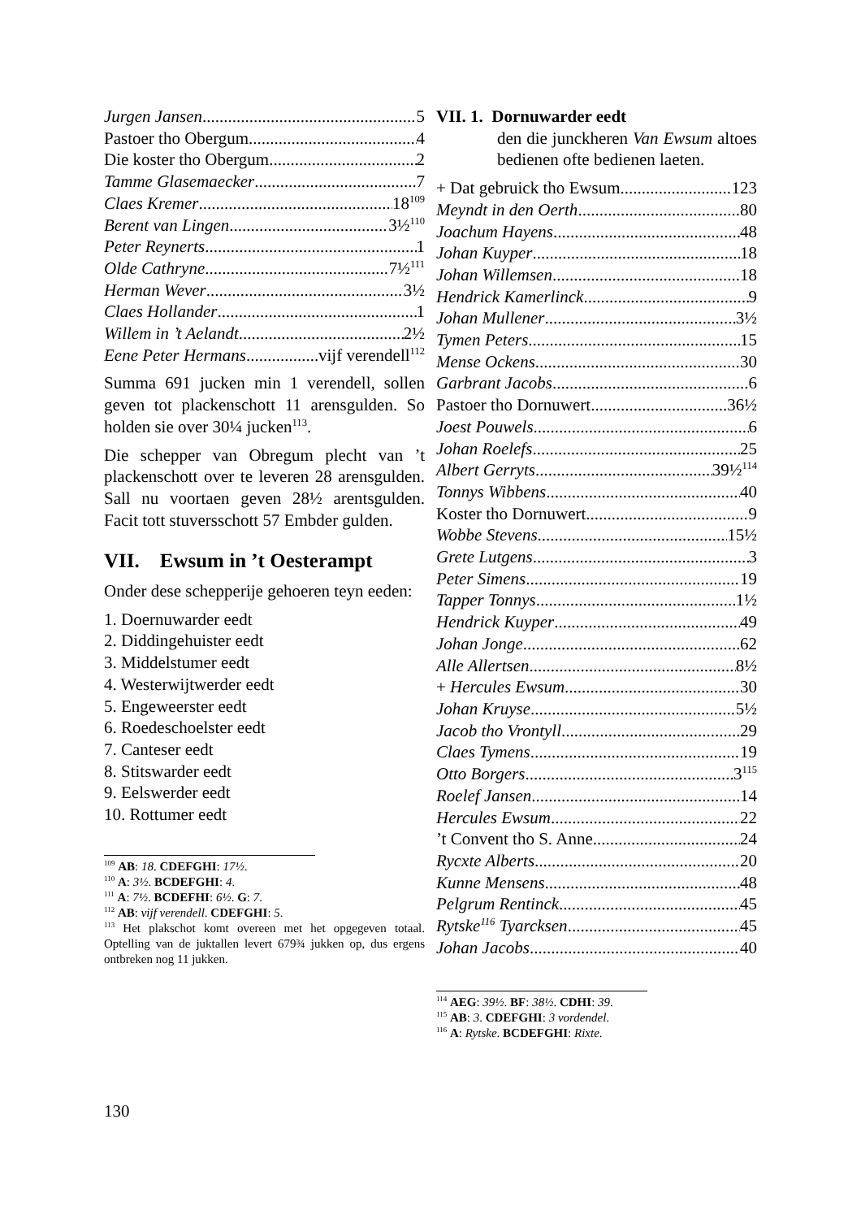Jurgen Jansen 5
Pastoer tho Obergum 4
Die koster tho Obergum 2
Tamme Glasemaecker 7
Claes Kremer 18<sup>109</sup>
Berent van Lingen 3½<sup>110</sup>
Peter Reynerts 1
Olde Cathryne 7½<sup>111</sup>
Herman Wever 3½
Claes Hollander 1
Willem in ’t Aelandt 2½
Eene Peter Hermans vijf verendell<sup>112</sup>
Summa 691 jucken min 1 verendell, sollen geven tot plackenschott 11 arensgulden. So holden sie over 30¼ jucken<sup>113</sup>.
Die schepper van Obregum plecht van ’t plackenschott over te leveren 28 arensgulden. Sall nu voortaen geven 28½ arentsgulden. Facit tott stuversschott 57 Embder gulden.
VII. Ewsum in ’t Oesterampt
Onder dese schepperije gehoeren teyn eeden:
1. Doernuwarder eedt
2. Diddingehuister eedt
3. Middelstumer eedt
4. Westerwijtwerder eedt
5. Engeweerster eedt
6. Roedeschoelster eedt
7. Canteser eedt
8. Stitswarder eedt
9. Eelswerder eedt
10. Rottumer eedt
<sup>109</sup> AB: 18. CDEFGHI: 17½.
<sup>110</sup> A: 3½. BCDEFGHI: 4.
<sup>111</sup> A: 7½. BCDEFHI: 6½. G: 7.
<sup>112</sup> AB: vijf verendell. CDEFGHI: 5.
<sup>113</sup> Het plakschot komt overeen met het opgegeven totaal. Optelling van de juktallen levert 679¾ jukken op, dus ergens ontbreken nog 11 jukken.
VII. 1. Dornuwarder eedt
den die junckheren Van Ewsum altoes bedienen ofte bedienen laeten.
+ Dat gebruick tho Ewsum 123
Meyndt in den Oerth 80
Joachum Hayens 48
Johan Kuyper 18
Johan Willemsen 18
Hendrick Kamerlinck 9
Johan Mullener 3½
Tymen Peters 15
Mense Ockens 30
Garbrant Jacobs 6
Pastoer tho Dornuwert 36½
Joest Pouwels 6
Johan Roelefs 25
Albert Gerryts 39½<sup>114</sup>
Tonnys Wibbens 40
Koster tho Dornuwert 9
Wobbe Stevens 15½
Grete Lutgens 3
Peter Simens 19
Tapper Tonnys 1½
Hendrick Kuyper 49
Johan Jonge 62
Alle Allertsen 8½
+ Hercules Ewsum 30
Johan Kruyse 5½
Jacob tho Vrontyll 29
Claes Tymens 19
Otto Borgers 3<sup>115</sup>
Roelef Jansen 14
Hercules Ewsum 22
’t Convent tho S. Anne 24
Rycxte Alberts 20
Kunne Mensens 48
Pelgrum Rentinck 45
Rytske<sup>116</sup> Tyarcksen 45
Johan Jacobs 40
<sup>114</sup> AEG: 39½. BF: 38½. CDHI: 39.
<sup>115</sup> AB: 3. CDEFGHI: 3 vordendel.
<sup>116</sup> A: Rytske. BCDEFGHI: Rixte.
130